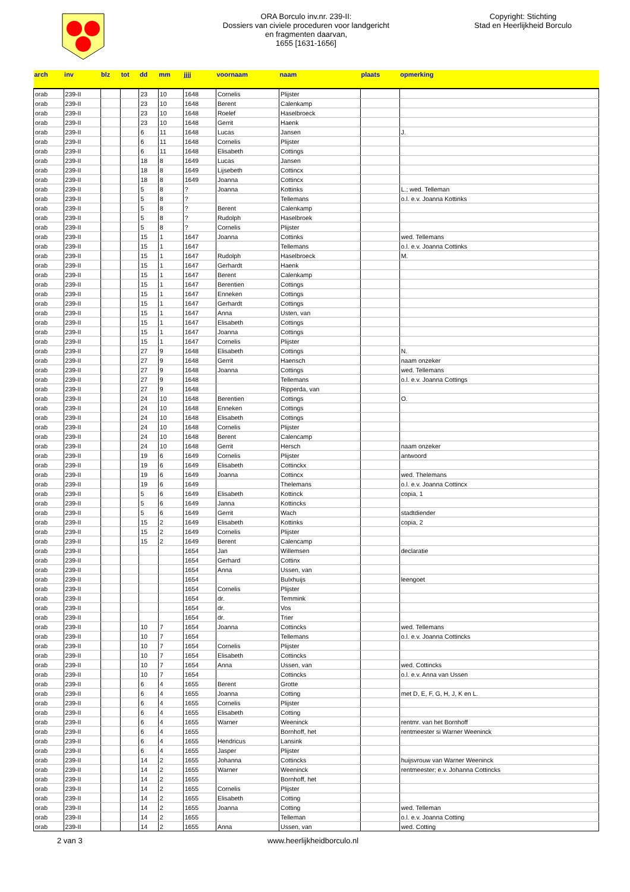ORA Borculo inv.nr. 239-II:
Dossiers van civiele proceduren voor landgericht
en fragmenten daarvan,
1655 [1631-1656]
Copyright: Stichting
Stad en Heerlijkheid Borculo
| arch | inv | blz | tot | dd | mm | jjjj | voornaam | naam | plaats | opmerking |
| --- | --- | --- | --- | --- | --- | --- | --- | --- | --- | --- |
| orab | 239-II | | | 23 | 10 | 1648 | Cornelis | Plijster | | |
| orab | 239-II | | | 23 | 10 | 1648 | Berent | Calenkamp | | |
| orab | 239-II | | | 23 | 10 | 1648 | Roelef | Haselbroeck | | |
| orab | 239-II | | | 23 | 10 | 1648 | Gerrit | Haenk | | |
| orab | 239-II | | | 6 | 11 | 1648 | Lucas | Jansen | | J. |
| orab | 239-II | | | 6 | 11 | 1648 | Cornelis | Plijster | | |
| orab | 239-II | | | 6 | 11 | 1648 | Elisabeth | Cottings | | |
| orab | 239-II | | | 18 | 8 | 1649 | Lucas | Jansen | | |
| orab | 239-II | | | 18 | 8 | 1649 | Lijsebeth | Cottincx | | |
| orab | 239-II | | | 18 | 8 | 1649 | Joanna | Cottincx | | |
| orab | 239-II | | | 5 | 8 | ? | Joanna | Kottinks | | L.; wed. Telleman |
| orab | 239-II | | | 5 | 8 | ? | | Tellemans | | o.l. e.v. Joanna Kottinks |
| orab | 239-II | | | 5 | 8 | ? | Berent | Calenkamp | | |
| orab | 239-II | | | 5 | 8 | ? | Rudolph | Haselbroek | | |
| orab | 239-II | | | 5 | 8 | ? | Cornelis | Plijster | | |
| orab | 239-II | | | 15 | 1 | 1647 | Joanna | Cottinks | | wed. Tellemans |
| orab | 239-II | | | 15 | 1 | 1647 | | Tellemans | | o.l. e.v. Joanna Cottinks |
| orab | 239-II | | | 15 | 1 | 1647 | Rudolph | Haselbroeck | | M. |
| orab | 239-II | | | 15 | 1 | 1647 | Gerhardt | Haenk | | |
| orab | 239-II | | | 15 | 1 | 1647 | Berent | Calenkamp | | |
| orab | 239-II | | | 15 | 1 | 1647 | Berentien | Cottings | | |
| orab | 239-II | | | 15 | 1 | 1647 | Enneken | Cottings | | |
| orab | 239-II | | | 15 | 1 | 1647 | Gerhardt | Cottings | | |
| orab | 239-II | | | 15 | 1 | 1647 | Anna | Usten, van | | |
| orab | 239-II | | | 15 | 1 | 1647 | Elisabeth | Cottings | | |
| orab | 239-II | | | 15 | 1 | 1647 | Joanna | Cottings | | |
| orab | 239-II | | | 15 | 1 | 1647 | Cornelis | Plijster | | |
| orab | 239-II | | | 27 | 9 | 1648 | Elisabeth | Cottings | | N. |
| orab | 239-II | | | 27 | 9 | 1648 | Gerrit | Haensch | | naam onzeker |
| orab | 239-II | | | 27 | 9 | 1648 | Joanna | Cottings | | wed. Tellemans |
| orab | 239-II | | | 27 | 9 | 1648 | | Tellemans | | o.l. e.v. Joanna Cottings |
| orab | 239-II | | | 27 | 9 | 1648 | | Ripperda, van | | |
| orab | 239-II | | | 24 | 10 | 1648 | Berentien | Cottings | | O. |
| orab | 239-II | | | 24 | 10 | 1648 | Enneken | Cottings | | |
| orab | 239-II | | | 24 | 10 | 1648 | Elisabeth | Cottings | | |
| orab | 239-II | | | 24 | 10 | 1648 | Cornelis | Plijster | | |
| orab | 239-II | | | 24 | 10 | 1648 | Berent | Calencamp | | |
| orab | 239-II | | | 24 | 10 | 1648 | Gerrit | Hersch | | naam onzeker |
| orab | 239-II | | | 19 | 6 | 1649 | Cornelis | Plijster | | antwoord |
| orab | 239-II | | | 19 | 6 | 1649 | Elisabeth | Cottinckx | | |
| orab | 239-II | | | 19 | 6 | 1649 | Joanna | Cottincx | | wed. Thelemans |
| orab | 239-II | | | 19 | 6 | 1649 | | Thelemans | | o.l. e.v. Joanna Cottincx |
| orab | 239-II | | | 5 | 6 | 1649 | Elisabeth | Kottinck | | copia, 1 |
| orab | 239-II | | | 5 | 6 | 1649 | Janna | Kottincks | | |
| orab | 239-II | | | 5 | 6 | 1649 | Gerrit | Wach | | stadtdiender |
| orab | 239-II | | | 15 | 2 | 1649 | Elisabeth | Kottinks | | copia, 2 |
| orab | 239-II | | | 15 | 2 | 1649 | Cornelis | Plijster | | |
| orab | 239-II | | | 15 | 2 | 1649 | Berent | Calencamp | | |
| orab | 239-II | | | | | 1654 | Jan | Willemsen | | declaratie |
| orab | 239-II | | | | | 1654 | Gerhard | Cottinx | | |
| orab | 239-II | | | | | 1654 | Anna | Ussen, van | | |
| orab | 239-II | | | | | 1654 | | Bulxhuijs | | leengoet |
| orab | 239-II | | | | | 1654 | Cornelis | Plijster | | |
| orab | 239-II | | | | | 1654 | dr. | Temmink | | |
| orab | 239-II | | | | | 1654 | dr. | Vos | | |
| orab | 239-II | | | | | 1654 | dr. | Trier | | |
| orab | 239-II | | | 10 | 7 | 1654 | Joanna | Cottincks | | wed. Tellemans |
| orab | 239-II | | | 10 | 7 | 1654 | | Tellemans | | o.l. e.v. Joanna Cottincks |
| orab | 239-II | | | 10 | 7 | 1654 | Cornelis | Plijster | | |
| orab | 239-II | | | 10 | 7 | 1654 | Elisabeth | Cottincks | | |
| orab | 239-II | | | 10 | 7 | 1654 | Anna | Ussen, van | | wed. Cottincks |
| orab | 239-II | | | 10 | 7 | 1654 | | Cottincks | | o.l. e.v. Anna van Ussen |
| orab | 239-II | | | 6 | 4 | 1655 | Berent | Grotte | | |
| orab | 239-II | | | 6 | 4 | 1655 | Joanna | Cotting | | met D, E, F, G, H, J, K en L. |
| orab | 239-II | | | 6 | 4 | 1655 | Cornelis | Plijster | | |
| orab | 239-II | | | 6 | 4 | 1655 | Elisabeth | Cotting | | |
| orab | 239-II | | | 6 | 4 | 1655 | Warner | Weeninck | | rentmr. van het Bornhoff |
| orab | 239-II | | | 6 | 4 | 1655 | | Bornhoff, het | | rentmeester si Warner Weeninck |
| orab | 239-II | | | 6 | 4 | 1655 | Hendricus | Lansink | | |
| orab | 239-II | | | 6 | 4 | 1655 | Jasper | Plijster | | |
| orab | 239-II | | | 14 | 2 | 1655 | Johanna | Cottincks | | huijsvrouw van Warner Weeninck |
| orab | 239-II | | | 14 | 2 | 1655 | Warner | Weeninck | | rentmeester; e.v. Johanna Cottincks |
| orab | 239-II | | | 14 | 2 | 1655 | | Bornhoff, het | | |
| orab | 239-II | | | 14 | 2 | 1655 | Cornelis | Plijster | | |
| orab | 239-II | | | 14 | 2 | 1655 | Elisabeth | Cotting | | |
| orab | 239-II | | | 14 | 2 | 1655 | Joanna | Cotting | | wed. Telleman |
| orab | 239-II | | | 14 | 2 | 1655 | | Telleman | | o.l. e.v. Joanna Cotting |
| orab | 239-II | | | 14 | 2 | 1655 | Anna | Ussen, van | | wed. Cotting |
2 van 3 www.heerlijkheidborculo.nl